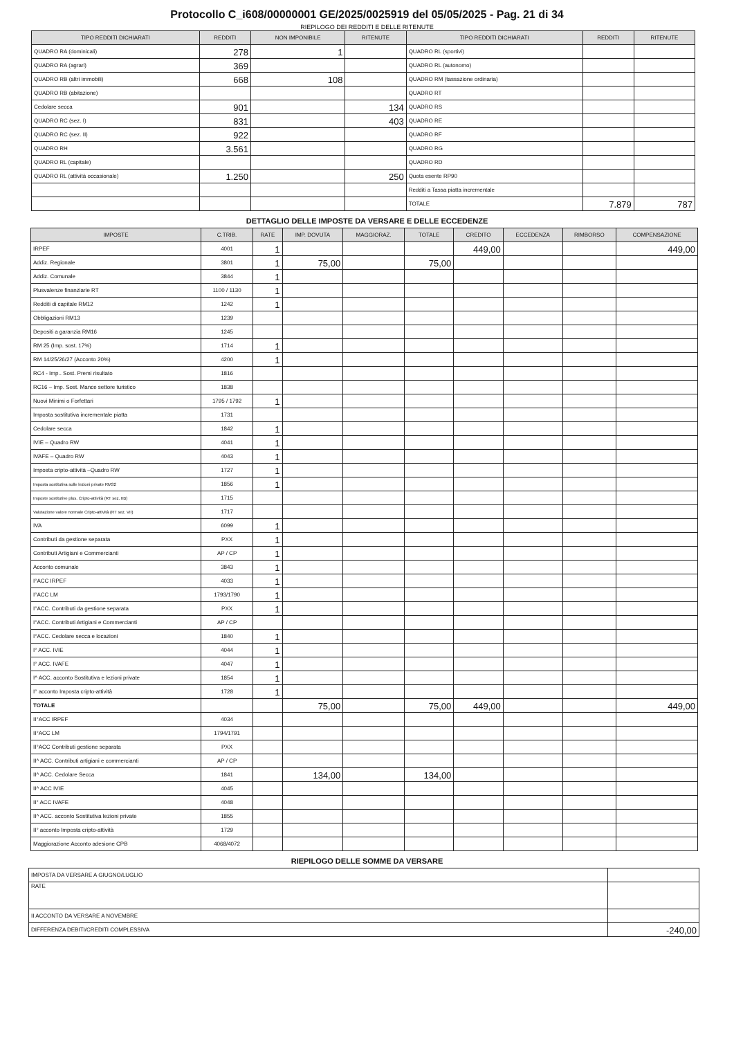Protocollo C_i608/00000001 GE/2025/0025919 del 05/05/2025 - Pag. 21 di 34
RIEPILOGO DEI REDDITI E DELLE RITENUTE
| TIPO REDDITI DICHIARATI | REDDITI | NON IMPONIBILE | RITENUTE | TIPO REDDITI DICHIARATI | REDDITI | RITENUTE |
| --- | --- | --- | --- | --- | --- | --- |
| QUADRO RA (dominicali) | 278 | 1 | | QUADRO RL (sportivi) | | |
| QUADRO RA (agrari) | 369 | | | QUADRO RL (autonomo) | | |
| QUADRO RB (altri immobili) | 668 | 108 | | QUADRO RM (tassazione ordinaria) | | |
| QUADRO RB (abitazione) | | | | QUADRO RT | | |
| Cedolare secca | 901 | | 134 | QUADRO RS | | |
| QUADRO RC (sez. I) | 831 | | 403 | QUADRO RE | | |
| QUADRO RC (sez. II) | 922 | | | QUADRO RF | | |
| QUADRO RH | 3.561 | | | QUADRO RG | | |
| QUADRO RL (capitale) | | | | QUADRO RD | | |
| QUADRO RL (attività occasionale) | 1.250 | | 250 | Quota esente RP90 | | |
| | | | | Redditi a Tassa piatta incrementale | | |
| | | | | TOTALE | 7.879 | 787 |
DETTAGLIO DELLE IMPOSTE DA VERSARE E DELLE ECCEDENZE
| IMPOSTE | C.TRIB. | RATE | IMP. DOVUTA | MAGGIORAZ. | TOTALE | CREDITO | ECCEDENZA | RIMBORSO | COMPENSAZIONE |
| --- | --- | --- | --- | --- | --- | --- | --- | --- | --- |
| IRPEF | 4001 | 1 | | | | 449,00 | | | 449,00 |
| Addiz. Regionale | 3801 | 1 | 75,00 | | 75,00 | | | | |
| Addiz. Comunale | 3844 | 1 | | | | | | | |
| Plusvalenze finanziarie RT | 1100 / 1130 | 1 | | | | | | | |
| Redditi di capitale RM12 | 1242 | 1 | | | | | | | |
| Obbligazioni RM13 | 1239 | | | | | | | | |
| Depositi a garanzia RM16 | 1245 | | | | | | | | |
| RM 25 (Imp. sost. 17%) | 1714 | 1 | | | | | | | |
| RM 14/25/26/27 (Acconto 20%) | 4200 | 1 | | | | | | | |
| RC4 - Imp.. Sost. Premi risultato | 1816 | | | | | | | | |
| RC16 – Imp. Sost. Mance settore turistico | 1838 | | | | | | | | |
| Nuovi Minimi o Forfettari | 1795 / 1792 | 1 | | | | | | | |
| Imposta sostitutiva incrementale piatta | 1731 | | | | | | | | |
| Cedolare secca | 1842 | 1 | | | | | | | |
| IVIE – Quadro RW | 4041 | 1 | | | | | | | |
| IVAFE – Quadro RW | 4043 | 1 | | | | | | | |
| Imposta cripto-attività –Quadro RW | 1727 | 1 | | | | | | | |
| Imposta sostitutiva sulle lezioni private RM32 | 1856 | 1 | | | | | | | |
| Imposte sostitutive plus. Cripto-attività (RT sez. IIB) | 1715 | | | | | | | | |
| Valutazione valore normale Cripto-attività (RT sez. VII) | 1717 | | | | | | | | |
| IVA | 6099 | 1 | | | | | | | |
| Contributi da gestione separata | PXX | 1 | | | | | | | |
| Contributi Artigiani e Commercianti | AP / CP | 1 | | | | | | | |
| Acconto comunale | 3843 | 1 | | | | | | | |
| I°ACC IRPEF | 4033 | 1 | | | | | | | |
| I°ACC LM | 1793/1790 | 1 | | | | | | | |
| I°ACC. Contributi da gestione separata | PXX | 1 | | | | | | | |
| I°ACC. Contributi Artigiani e Commercianti | AP / CP | | | | | | | | |
| I°ACC. Cedolare secca e locazioni | 1840 | 1 | | | | | | | |
| I° ACC. IVIE | 4044 | 1 | | | | | | | |
| I° ACC. IVAFE | 4047 | 1 | | | | | | | |
| I^ ACC. acconto Sostitutiva e lezioni private | 1854 | 1 | | | | | | | |
| I° acconto Imposta cripto-attività | 1728 | 1 | | | | | | | |
| TOTALE | | | 75,00 | | 75,00 | 449,00 | | | 449,00 |
| II°ACC IRPEF | 4034 | | | | | | | | |
| II°ACC LM | 1794/1791 | | | | | | | | |
| II°ACC Contributi gestione separata | PXX | | | | | | | | |
| II^ ACC. Contributi artigiani e commercianti | AP / CP | | | | | | | | |
| II^ ACC. Cedolare Secca | 1841 | | 134,00 | | 134,00 | | | | |
| II^ ACC IVIE | 4045 | | | | | | | | |
| II° ACC IVAFE | 4048 | | | | | | | | |
| II^ ACC. acconto Sostitutiva lezioni private | 1855 | | | | | | | | |
| II° acconto Imposta cripto-attività | 1729 | | | | | | | | |
| Maggiorazione Acconto adesione CPB | 4068/4072 | | | | | | | | |
RIEPILOGO DELLE SOMME DA VERSARE
| IMPOSTA DA VERSARE A GIUGNO/LUGLIO | |
| RATE | |
| II ACCONTO DA VERSARE A NOVEMBRE | |
| DIFFERENZA DEBITI/CREDITI COMPLESSIVA | -240,00 |